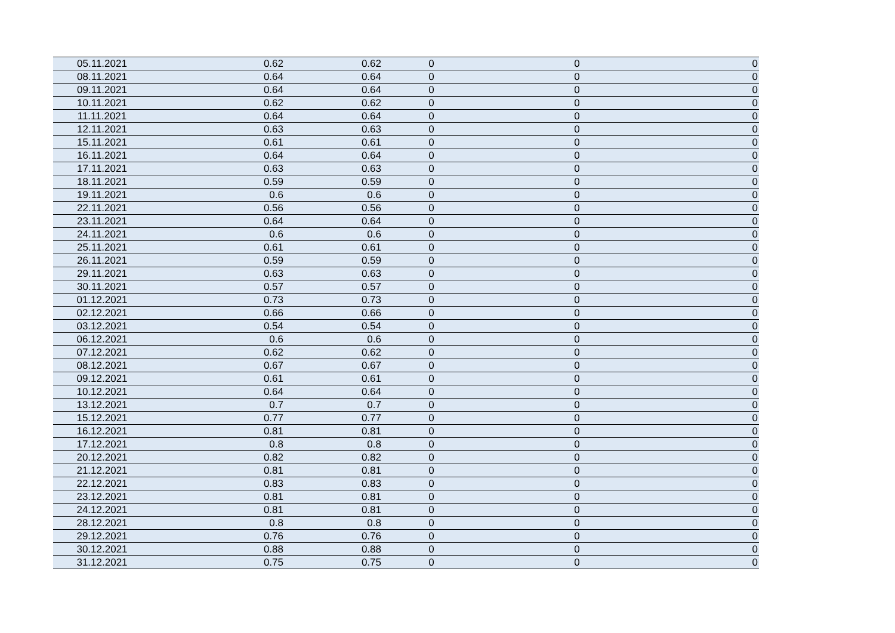| 05.11.2021 | 0.62 | 0.62 | 0 | 0 | 0 |
| 08.11.2021 | 0.64 | 0.64 | 0 | 0 | 0 |
| 09.11.2021 | 0.64 | 0.64 | 0 | 0 | 0 |
| 10.11.2021 | 0.62 | 0.62 | 0 | 0 | 0 |
| 11.11.2021 | 0.64 | 0.64 | 0 | 0 | 0 |
| 12.11.2021 | 0.63 | 0.63 | 0 | 0 | 0 |
| 15.11.2021 | 0.61 | 0.61 | 0 | 0 | 0 |
| 16.11.2021 | 0.64 | 0.64 | 0 | 0 | 0 |
| 17.11.2021 | 0.63 | 0.63 | 0 | 0 | 0 |
| 18.11.2021 | 0.59 | 0.59 | 0 | 0 | 0 |
| 19.11.2021 | 0.6 | 0.6 | 0 | 0 | 0 |
| 22.11.2021 | 0.56 | 0.56 | 0 | 0 | 0 |
| 23.11.2021 | 0.64 | 0.64 | 0 | 0 | 0 |
| 24.11.2021 | 0.6 | 0.6 | 0 | 0 | 0 |
| 25.11.2021 | 0.61 | 0.61 | 0 | 0 | 0 |
| 26.11.2021 | 0.59 | 0.59 | 0 | 0 | 0 |
| 29.11.2021 | 0.63 | 0.63 | 0 | 0 | 0 |
| 30.11.2021 | 0.57 | 0.57 | 0 | 0 | 0 |
| 01.12.2021 | 0.73 | 0.73 | 0 | 0 | 0 |
| 02.12.2021 | 0.66 | 0.66 | 0 | 0 | 0 |
| 03.12.2021 | 0.54 | 0.54 | 0 | 0 | 0 |
| 06.12.2021 | 0.6 | 0.6 | 0 | 0 | 0 |
| 07.12.2021 | 0.62 | 0.62 | 0 | 0 | 0 |
| 08.12.2021 | 0.67 | 0.67 | 0 | 0 | 0 |
| 09.12.2021 | 0.61 | 0.61 | 0 | 0 | 0 |
| 10.12.2021 | 0.64 | 0.64 | 0 | 0 | 0 |
| 13.12.2021 | 0.7 | 0.7 | 0 | 0 | 0 |
| 15.12.2021 | 0.77 | 0.77 | 0 | 0 | 0 |
| 16.12.2021 | 0.81 | 0.81 | 0 | 0 | 0 |
| 17.12.2021 | 0.8 | 0.8 | 0 | 0 | 0 |
| 20.12.2021 | 0.82 | 0.82 | 0 | 0 | 0 |
| 21.12.2021 | 0.81 | 0.81 | 0 | 0 | 0 |
| 22.12.2021 | 0.83 | 0.83 | 0 | 0 | 0 |
| 23.12.2021 | 0.81 | 0.81 | 0 | 0 | 0 |
| 24.12.2021 | 0.81 | 0.81 | 0 | 0 | 0 |
| 28.12.2021 | 0.8 | 0.8 | 0 | 0 | 0 |
| 29.12.2021 | 0.76 | 0.76 | 0 | 0 | 0 |
| 30.12.2021 | 0.88 | 0.88 | 0 | 0 | 0 |
| 31.12.2021 | 0.75 | 0.75 | 0 | 0 | 0 |